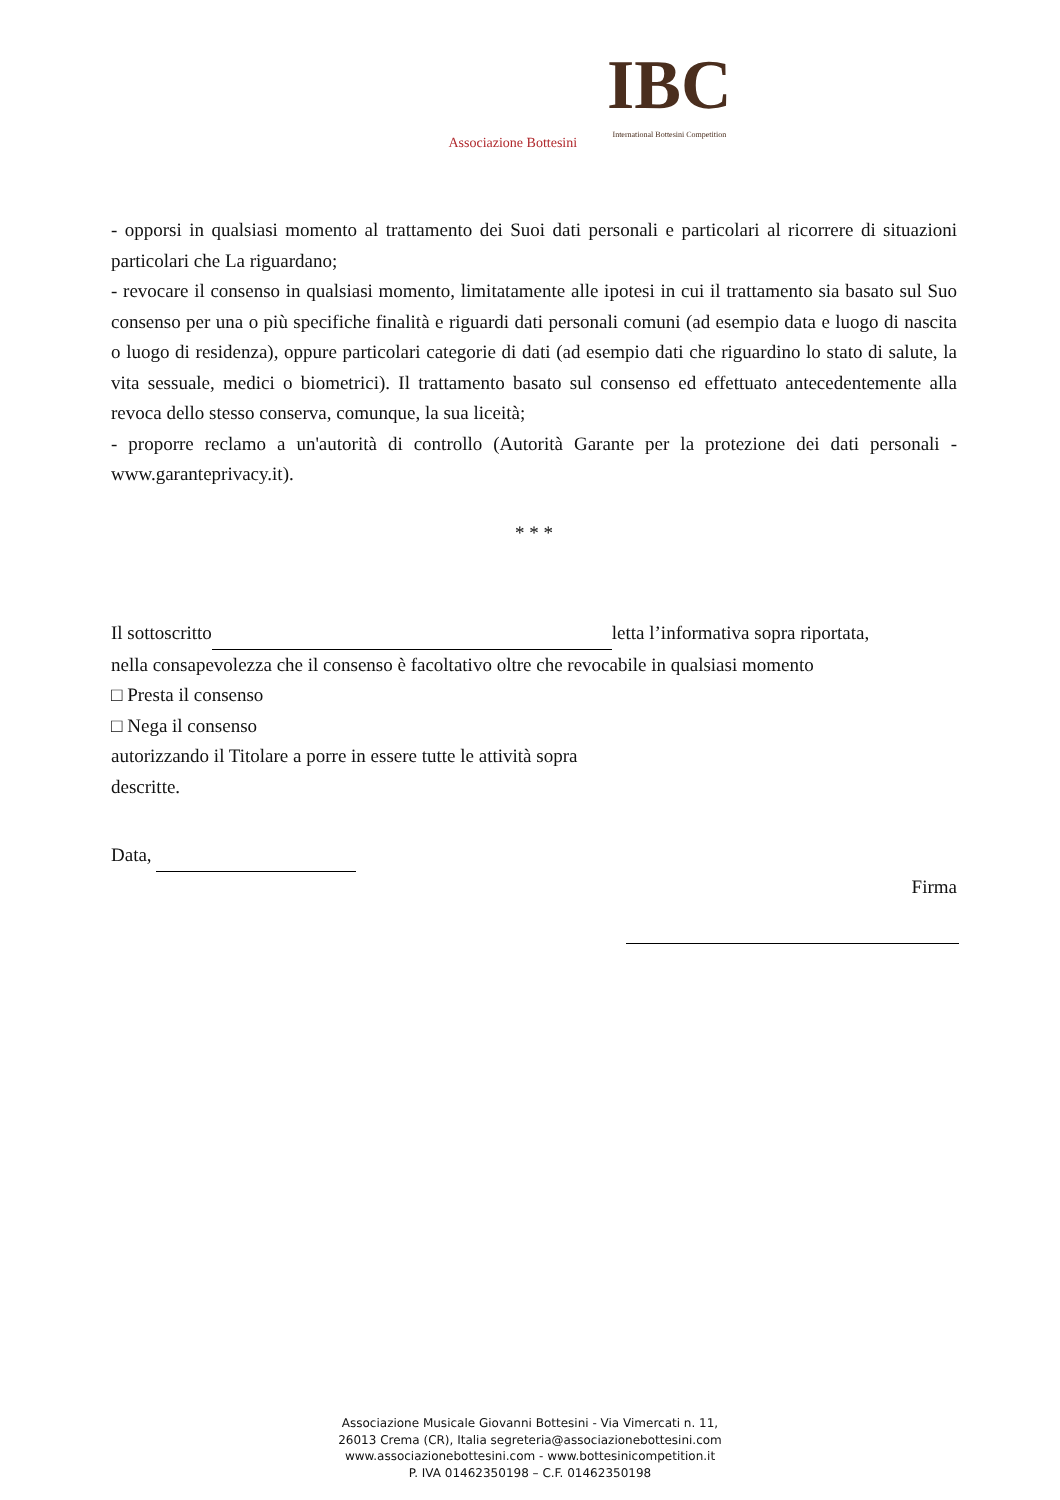Associazione Bottesini
IBC
International Bottesini Competition
- opporsi in qualsiasi momento al trattamento dei Suoi dati personali e particolari al ricorrere di situazioni particolari che La riguardano;
- revocare il consenso in qualsiasi momento, limitatamente alle ipotesi in cui il trattamento sia basato sul Suo consenso per una o più specifiche finalità e riguardi dati personali comuni (ad esempio data e luogo di nascita o luogo di residenza), oppure particolari categorie di dati (ad esempio dati che riguardino lo stato di salute, la vita sessuale, medici o biometrici). Il trattamento basato sul consenso ed effettuato antecedentemente alla revoca dello stesso conserva, comunque, la sua liceità;
- proporre reclamo a un'autorità di controllo (Autorità Garante per la protezione dei dati personali - www.garanteprivacy.it).
* * *
Il sottoscritto letta l’informativa sopra riportata,
nella consapevolezza che il consenso è facoltativo oltre che revocabile in qualsiasi momento
□ Presta il consenso
□ Nega il consenso
autorizzando il Titolare a porre in essere tutte le attività sopra
descritte.
Data,
Firma
Associazione Musicale Giovanni Bottesini - Via Vimercati n. 11,
26013 Crema (CR), Italia segreteria@associazionebottesini.com
www.associazionebottesini.com - www.bottesinicompetition.it
P. IVA 01462350198 – C.F. 01462350198